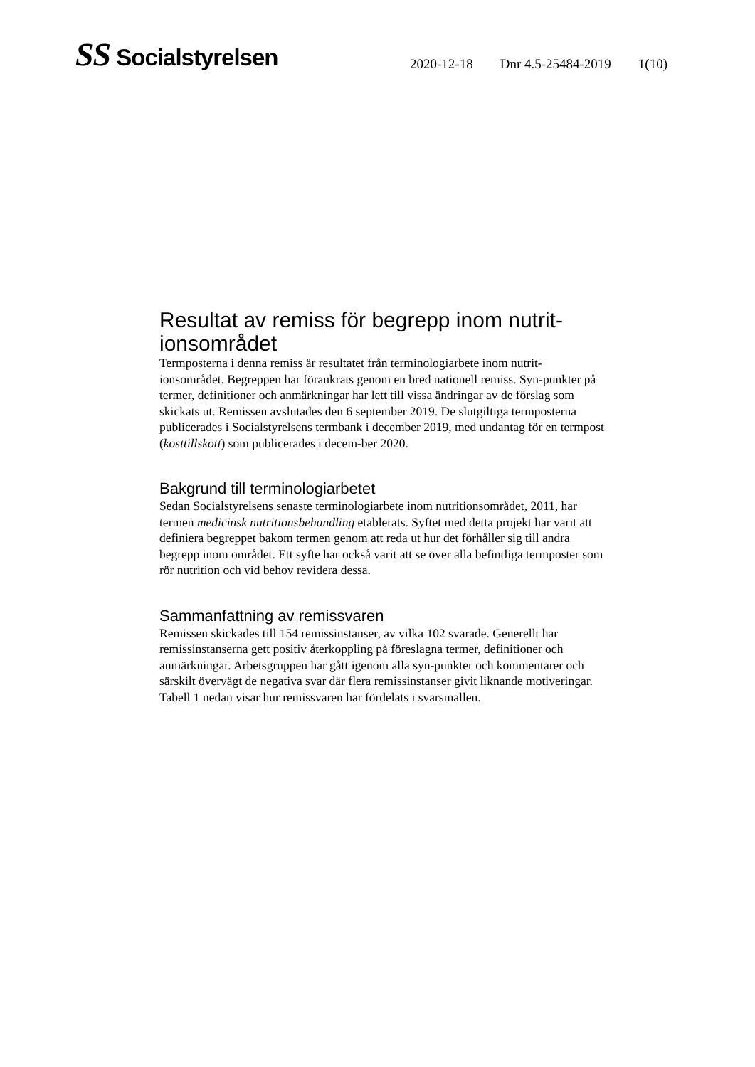SS Socialstyrelsen
2020-12-18 Dnr 4.5-25484-2019 1(10)
Resultat av remiss för begrepp inom nutrit-
ionsområdet
Termposterna i denna remiss är resultatet från terminologiarbete inom nutrit-ionsområdet. Begreppen har förankrats genom en bred nationell remiss. Syn-punkter på termer, definitioner och anmärkningar har lett till vissa ändringar av de förslag som skickats ut. Remissen avslutades den 6 september 2019. De slutgiltiga termposterna publicerades i Socialstyrelsens termbank i december 2019, med undantag för en termpost (kosttillskott) som publicerades i decem-ber 2020.
Bakgrund till terminologiarbetet
Sedan Socialstyrelsens senaste terminologiarbete inom nutritionsområdet, 2011, har termen medicinsk nutritionsbehandling etablerats. Syftet med detta projekt har varit att definiera begreppet bakom termen genom att reda ut hur det förhåller sig till andra begrepp inom området. Ett syfte har också varit att se över alla befintliga termposter som rör nutrition och vid behov revidera dessa.
Sammanfattning av remissvaren
Remissen skickades till 154 remissinstanser, av vilka 102 svarade. Generellt har remissinstanserna gett positiv återkoppling på föreslagna termer, definitioner och anmärkningar. Arbetsgruppen har gått igenom alla syn-punkter och kommentarer och särskilt övervägt de negativa svar där flera remissinstanser givit liknande motiveringar. Tabell 1 nedan visar hur remissvaren har fördelats i svarsmallen.